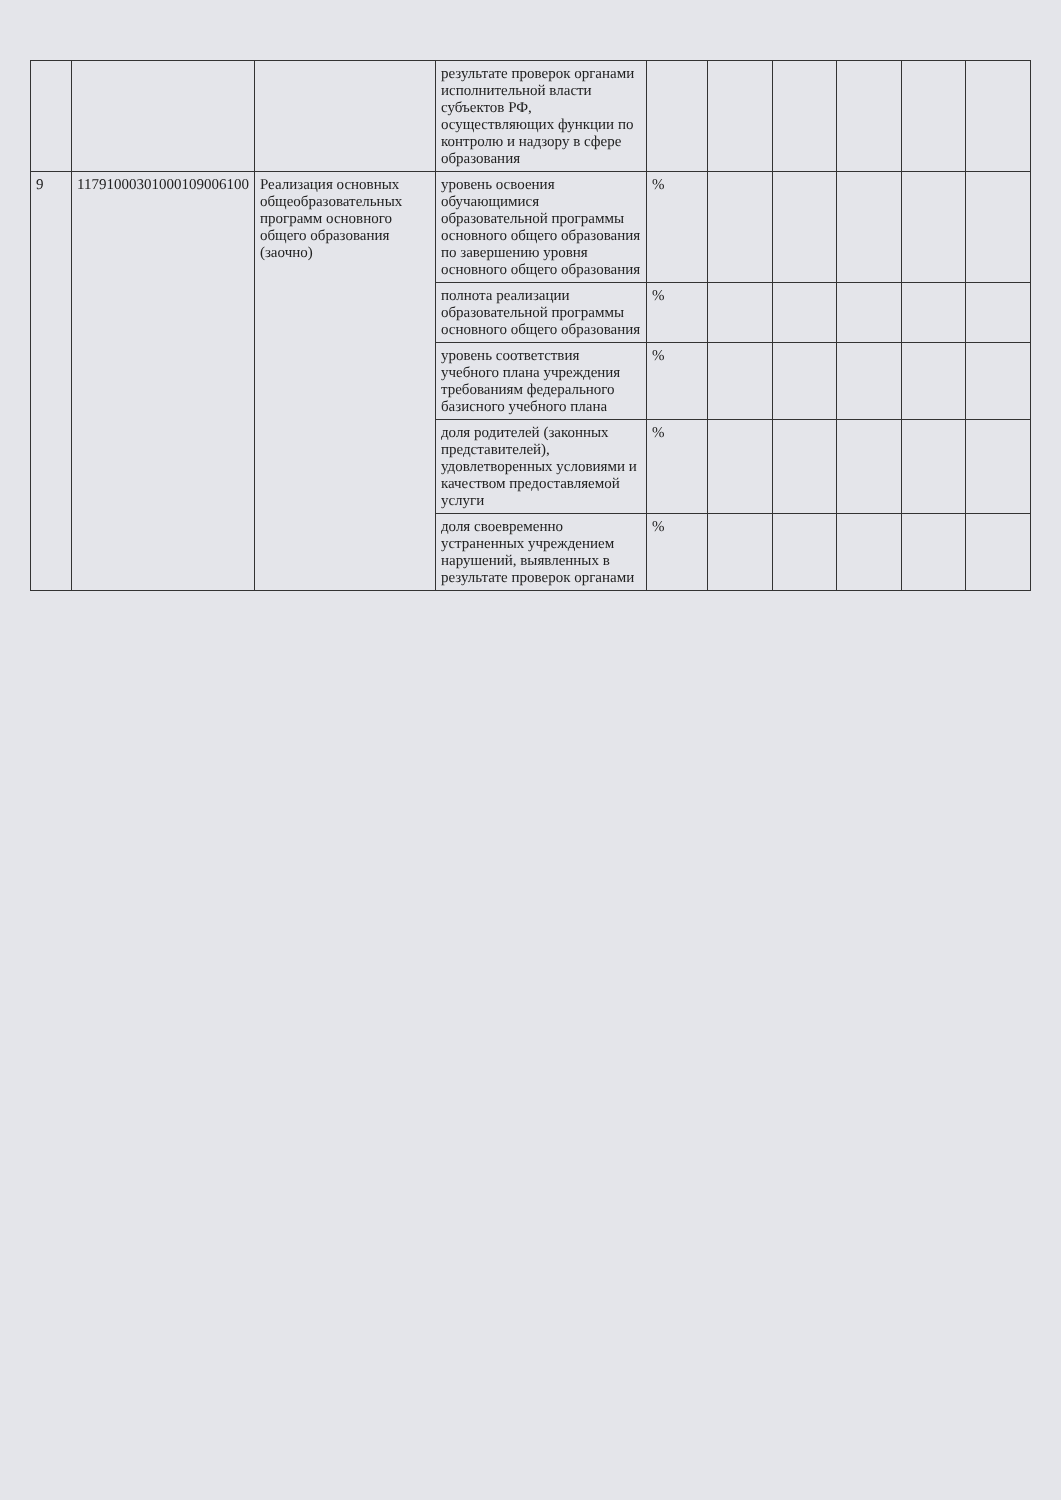| | | | результате проверок органами исполнительной власти субъектов РФ, осуществляющих функции по контролю и надзору в сфере образования | | | | | | |
| 9 | 11791000301000109006100 | Реализация основных общеобразовательных программ основного общего образования (заочно) | уровень освоения обучающимися образовательной программы основного общего образования по завершению уровня основного общего образования | % | | | | | |
| | | | полнота реализации образовательной программы основного общего образования | % | | | | | |
| | | | уровень соответствия учебного плана учреждения требованиям федерального базисного учебного плана | % | | | | | |
| | | | доля родителей (законных представителей), удовлетворенных условиями и качеством предоставляемой услуги | % | | | | | |
| | | | доля своевременно устраненных учреждением нарушений, выявленных в результате проверок органами | % | | | | | |